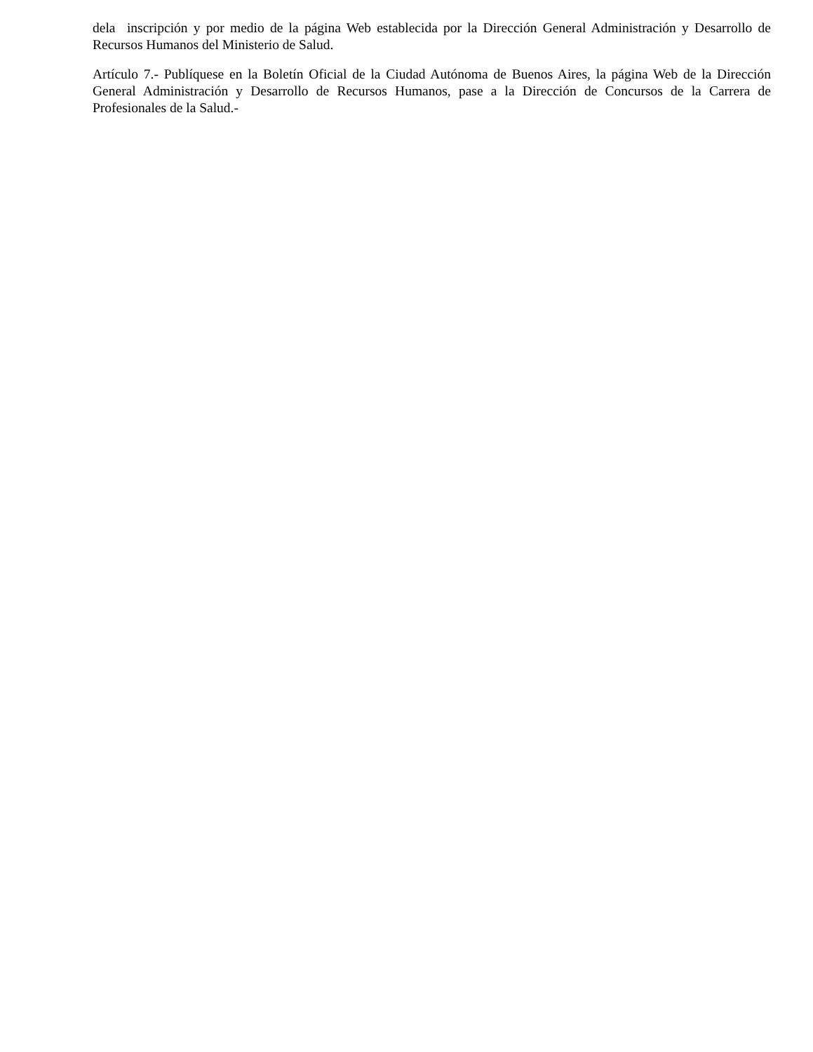dela inscripción y por medio de la página Web establecida por la Dirección General Administración y Desarrollo de Recursos Humanos del Ministerio de Salud.
Artículo 7.- Publíquese en la Boletín Oficial de la Ciudad Autónoma de Buenos Aires, la página Web de la Dirección General Administración y Desarrollo de Recursos Humanos, pase a la Dirección de Concursos de la Carrera de Profesionales de la Salud.-